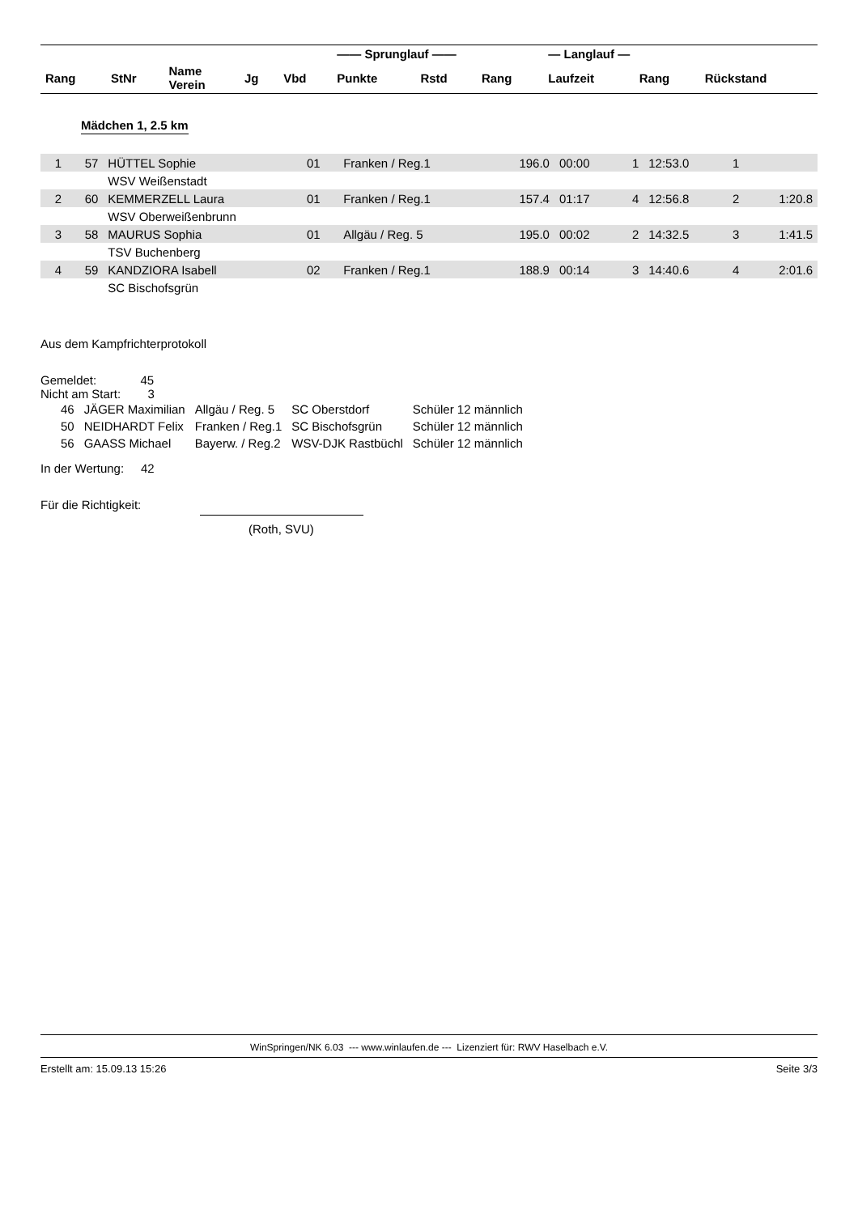| | | | | | —— Sprunglauf —— | | | — Langlauf — | | |
| --- | --- | --- | --- | --- | --- | --- | --- | --- | --- | --- |
| Rang | StNr | Name Verein | Jg | Vbd | Punkte | Rstd | Rang | Laufzeit | Rang | Rückstand |
Mädchen 1, 2.5 km
| 1 | 57 | HÜTTEL Sophie | 01 | Franken / Reg.1 | 196.0 | 00:00 | 1 | 12:53.0 | 1 | |
| | | WSV Weißenstadt | | | | | | | | |
| 2 | 60 | KEMMERZELL Laura | 01 | Franken / Reg.1 | 157.4 | 01:17 | 4 | 12:56.8 | 2 | 1:20.8 |
| | | WSV Oberweißenbrunn | | | | | | | | |
| 3 | 58 | MAURUS Sophia | 01 | Allgäu / Reg. 5 | 195.0 | 00:02 | 2 | 14:32.5 | 3 | 1:41.5 |
| | | TSV Buchenberg | | | | | | | | |
| 4 | 59 | KANDZIORA Isabell | 02 | Franken / Reg.1 | 188.9 | 00:14 | 3 | 14:40.6 | 4 | 2:01.6 |
| | | SC Bischofsgrün | | | | | | | | |
Aus dem Kampfrichterprotokoll
Gemeldet: 45
Nicht am Start: 3
| 46 | JÄGER Maximilian | Allgäu / Reg. 5 | SC Oberstdorf | Schüler 12 männlich |
| 50 | NEIDHARDT Felix | Franken / Reg.1 | SC Bischofsgrün | Schüler 12 männlich |
| 56 | GAASS Michael | Bayerw. / Reg.2 | WSV-DJK Rastbüchl | Schüler 12 männlich |
In der Wertung: 42
Für die Richtigkeit:
(Roth, SVU)
WinSpringen/NK 6.03 --- www.winlaufen.de --- Lizenziert für: RWV Haselbach e.V.
Erstellt am: 15.09.13 15:26 Seite 3/3